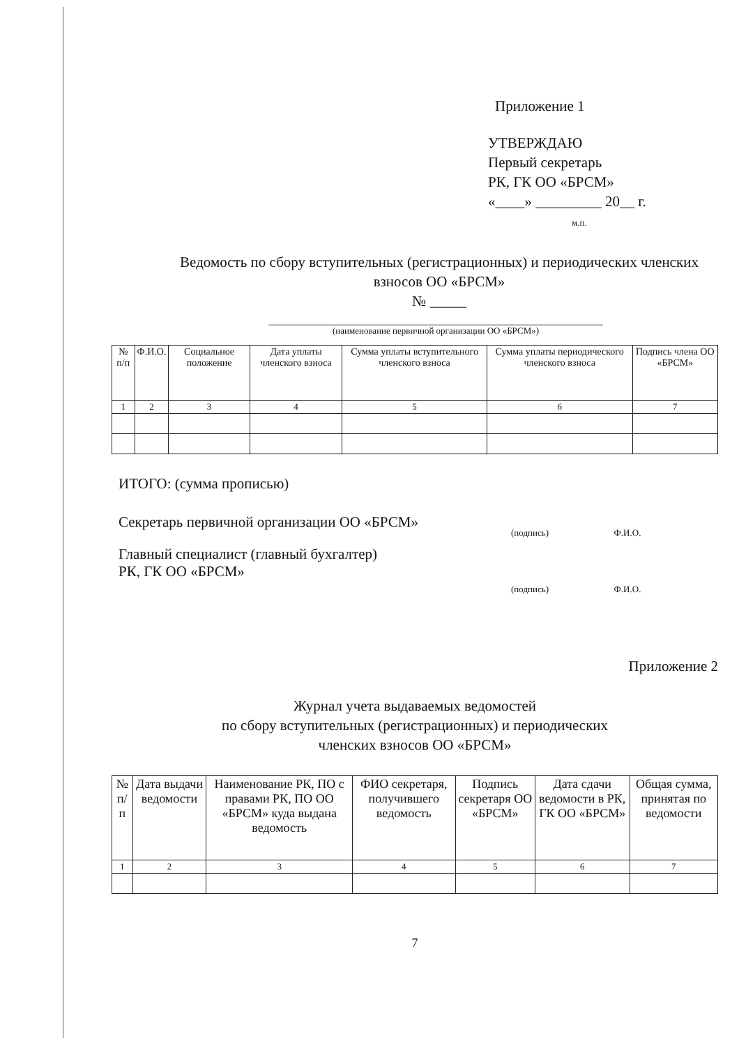Приложение 1
УТВЕРЖДАЮ
Первый секретарь
РК, ГК ОО «БРСМ»
«____» _________ 20__ г.
м.п.
Ведомость по сбору вступительных (регистрационных) и периодических членских взносов ОО «БРСМ»
№ _____
(наименование первичной организации ОО «БРСМ»)
| № п/п | Ф.И.О. | Социальное положение | Дата уплаты членского взноса | Сумма уплаты вступительного членского взноса | Сумма уплаты периодического членского взноса | Подпись члена ОО «БРСМ» |
| --- | --- | --- | --- | --- | --- | --- |
| 1 | 2 | 3 | 4 | 5 | 6 | 7 |
ИТОГО: (сумма прописью)
Секретарь первичной организации ОО «БРСМ» (подпись) Ф.И.О.
Главный специалист (главный бухгалтер)
РК, ГК ОО «БРСМ» (подпись) Ф.И.О.
Приложение 2
Журнал учета выдаваемых ведомостей
по сбору вступительных (регистрационных) и периодических
членских взносов ОО «БРСМ»
| № п/п | Дата выдачи ведомости | Наименование РК, ПО с правами РК, ПО ОО «БРСМ» куда выдана ведомость | ФИО секретаря, получившего ведомость | Подпись секретаря ОО «БРСМ» | Дата сдачи ведомости в РК, ГК ОО «БРСМ» | Общая сумма, принятая по ведомости |
| --- | --- | --- | --- | --- | --- | --- |
| 1 | 2 | 3 | 4 | 5 | 6 | 7 |
7